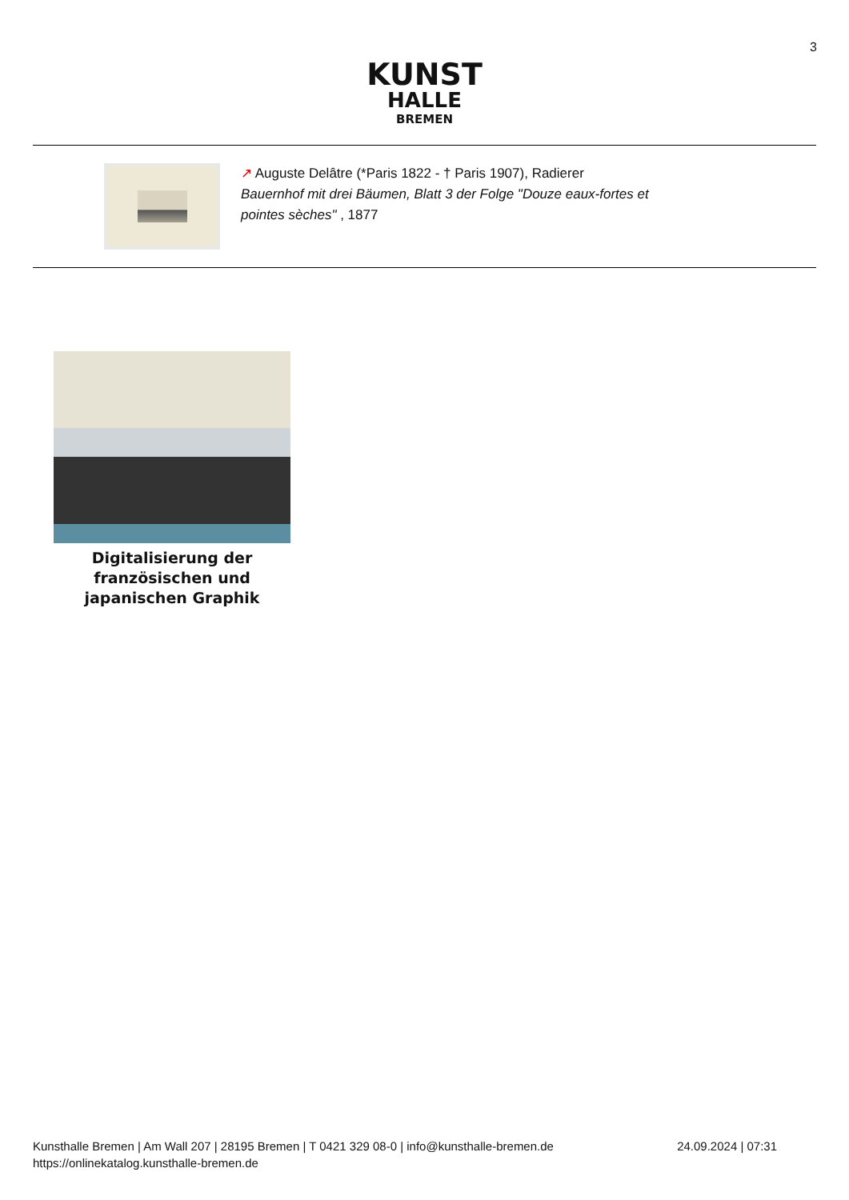3
KUNST
HALLE
BREMEN
↗ Auguste Delâtre (*Paris 1822 - † Paris 1907), Radierer
Bauernhof mit drei Bäumen, Blatt 3 der Folge "Douze eaux-fortes et
pointes sèches" , 1877
Digitalisierung der französischen und japanischen Graphik
Kunsthalle Bremen | Am Wall 207 | 28195 Bremen | T 0421 329 08-0 | info@kunsthalle-bremen.de
https://onlinekatalog.kunsthalle-bremen.de
24.09.2024 | 07:31